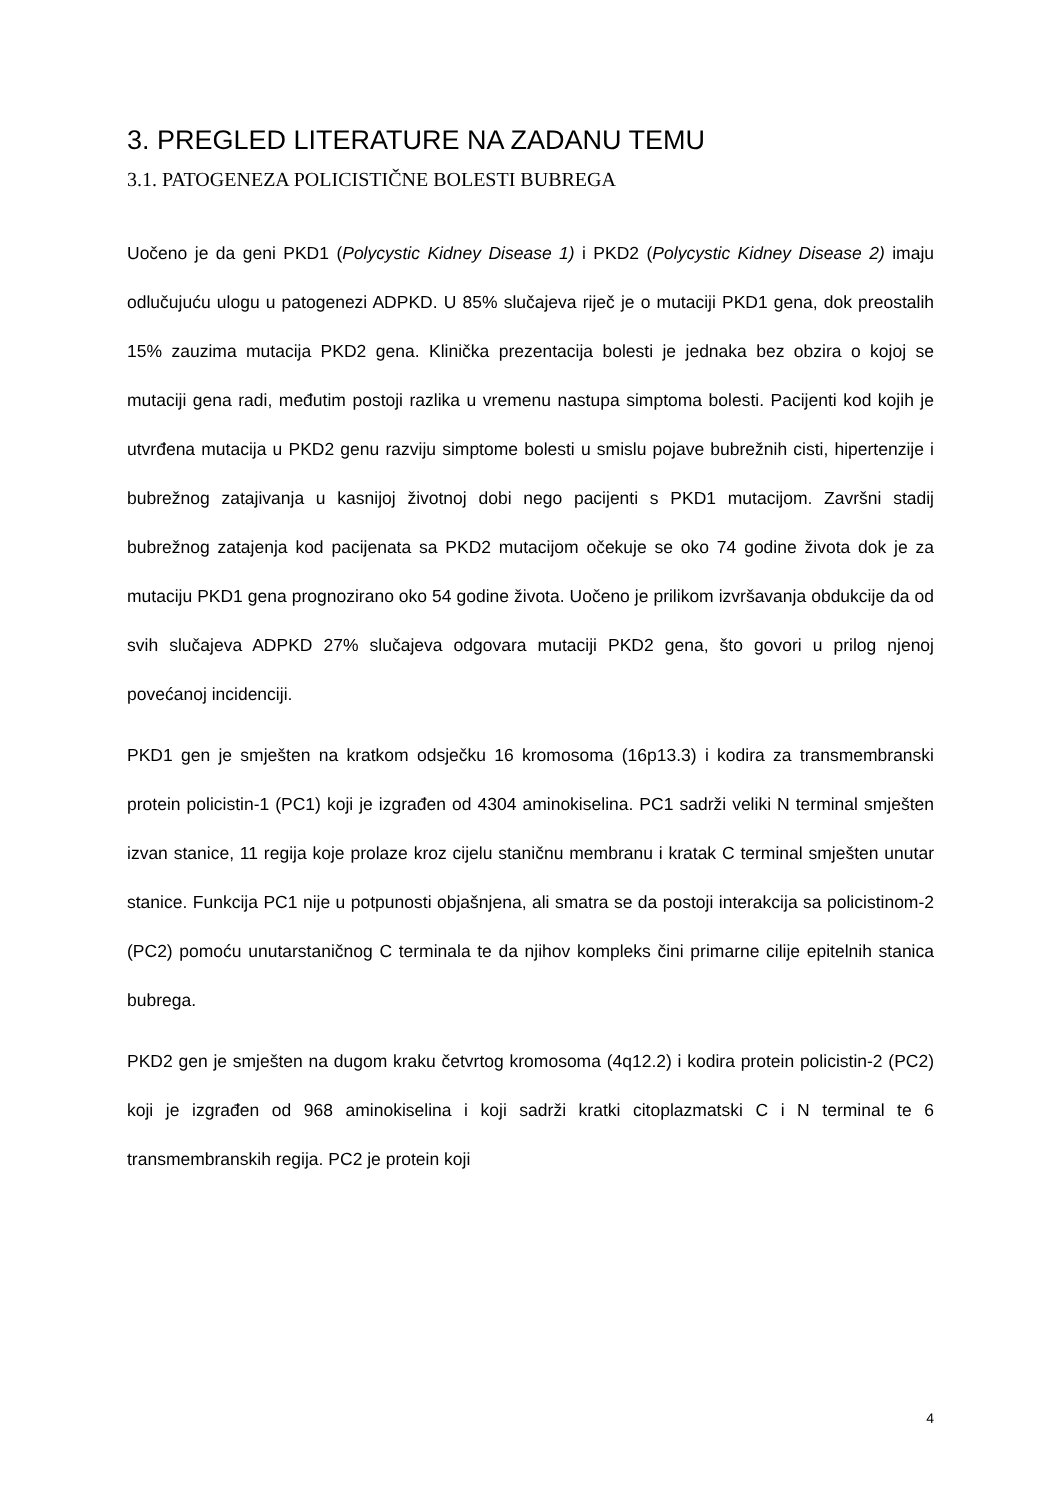3. PREGLED LITERATURE NA ZADANU TEMU
3.1. PATOGENEZA POLICISTIČNE BOLESTI BUBREGA
Uočeno je da geni PKD1 (Polycystic Kidney Disease 1) i PKD2 (Polycystic Kidney Disease 2) imaju odlučujuću ulogu u patogenezi ADPKD. U 85% slučajeva riječ je o mutaciji PKD1 gena, dok preostalih 15% zauzima mutacija PKD2 gena. Klinička prezentacija bolesti je jednaka bez obzira o kojoj se mutaciji gena radi, međutim postoji razlika u vremenu nastupa simptoma bolesti. Pacijenti kod kojih je utvrđena mutacija u PKD2 genu razviju simptome bolesti u smislu pojave bubrežnih cisti, hipertenzije i bubrežnog zatajivanja u kasnijoj životnoj dobi nego pacijenti s PKD1 mutacijom. Završni stadij bubrežnog zatajenja kod pacijenata sa PKD2 mutacijom očekuje se oko 74 godine života dok je za mutaciju PKD1 gena prognozirano oko 54 godine života. Uočeno je prilikom izvršavanja obdukcije da od svih slučajeva ADPKD 27% slučajeva odgovara mutaciji PKD2 gena, što govori u prilog njenoj povećanoj incidenciji.
PKD1 gen je smješten na kratkom odsječku 16 kromosoma (16p13.3) i kodira za transmembranski protein policistin-1 (PC1) koji je izgrađen od 4304 aminokiselina. PC1 sadrži veliki N terminal smješten izvan stanice, 11 regija koje prolaze kroz cijelu staničnu membranu i kratak C terminal smješten unutar stanice. Funkcija PC1 nije u potpunosti objašnjena, ali smatra se da postoji interakcija sa policistinom-2 (PC2) pomoću unutarstaničnog C terminala te da njihov kompleks čini primarne cilije epitelnih stanica bubrega.
PKD2 gen je smješten na dugom kraku četvrtog kromosoma (4q12.2) i kodira protein policistin-2 (PC2) koji je izgrađen od 968 aminokiselina i koji sadrži kratki citoplazmatski C i N terminal te 6 transmembranskih regija. PC2 je protein koji
4